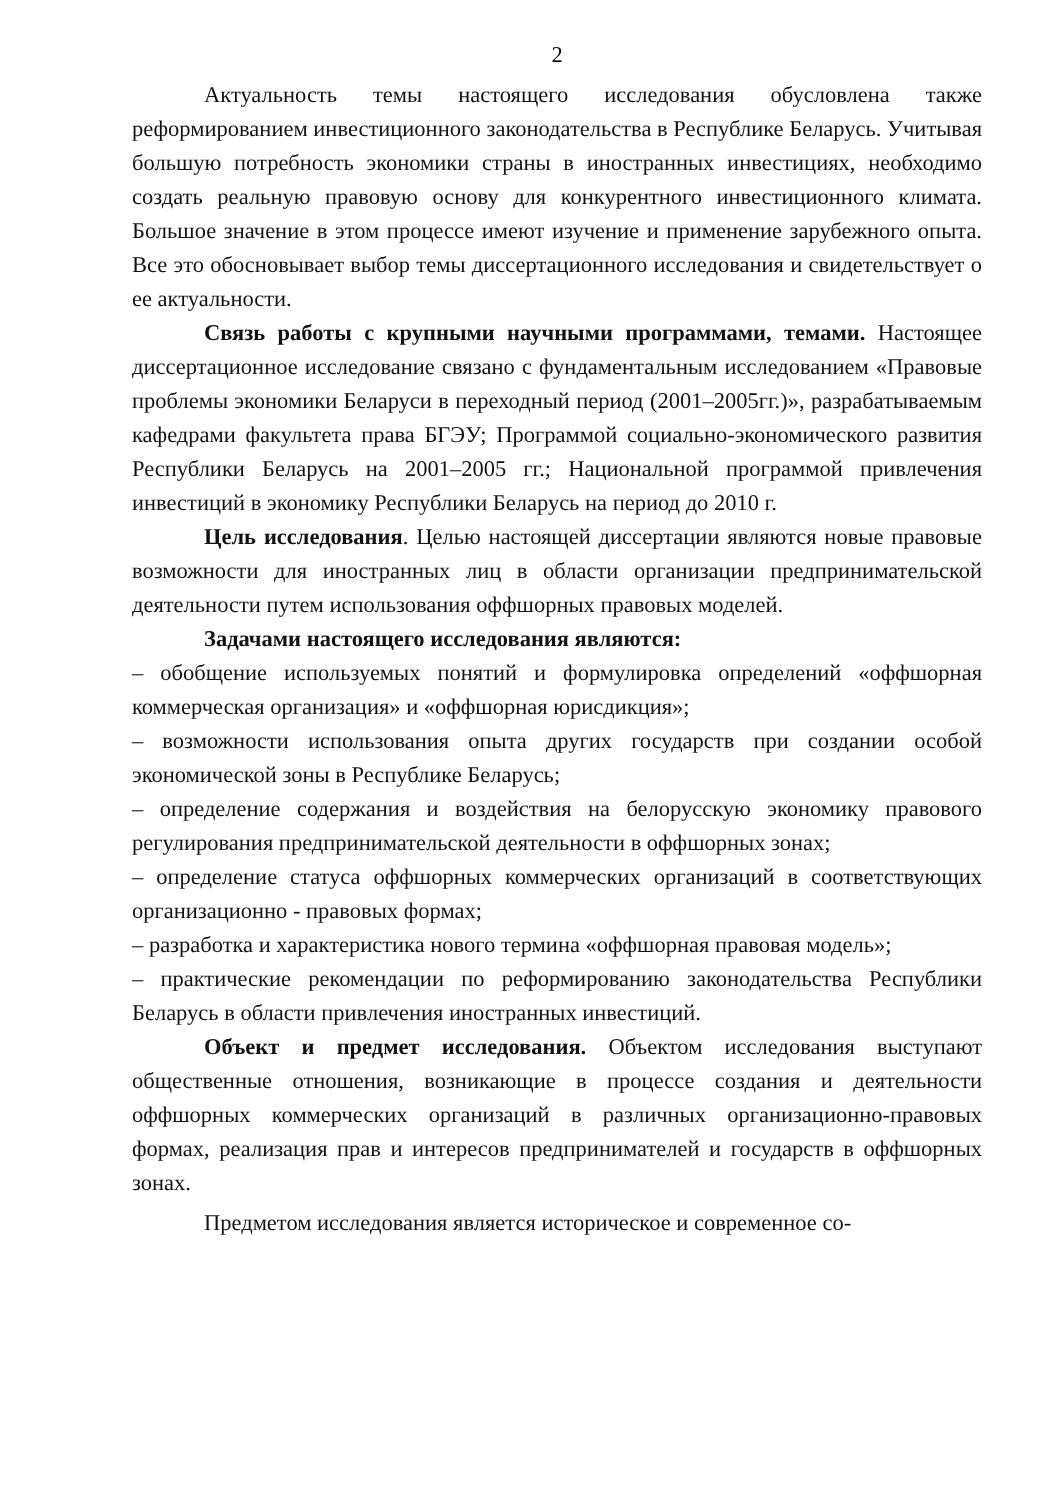2
Актуальность темы настоящего исследования обусловлена также реформированием инвестиционного законодательства в Республике Беларусь. Учитывая большую потребность экономики страны в иностранных инвестициях, необходимо создать реальную правовую основу для конкурентного инвестиционного климата. Большое значение в этом процессе имеют изучение и применение зарубежного опыта. Все это обосновывает выбор темы диссертационного исследования и свидетельствует о ее актуальности.
Связь работы с крупными научными программами, темами. Настоящее диссертационное исследование связано с фундаментальным исследованием «Правовые проблемы экономики Беларуси в переходный период (2001–2005гг.)», разрабатываемым кафедрами факультета права БГЭУ; Программой социально-экономического развития Республики Беларусь на 2001–2005 гг.; Национальной программой привлечения инвестиций в экономику Республики Беларусь на период до 2010 г.
Цель исследования. Целью настоящей диссертации являются новые правовые возможности для иностранных лиц в области организации предпринимательской деятельности путем использования оффшорных правовых моделей.
Задачами настоящего исследования являются:
– обобщение используемых понятий и формулировка определений «оффшорная коммерческая организация» и «оффшорная юрисдикция»;
– возможности использования опыта других государств при создании особой экономической зоны в Республике Беларусь;
– определение содержания и воздействия на белорусскую экономику правового регулирования предпринимательской деятельности в оффшорных зонах;
– определение статуса оффшорных коммерческих организаций в соответствующих организационно - правовых формах;
– разработка и характеристика нового термина «оффшорная правовая модель»;
– практические рекомендации по реформированию законодательства Республики Беларусь в области привлечения иностранных инвестиций.
Объект и предмет исследования. Объектом исследования выступают общественные отношения, возникающие в процессе создания и деятельности оффшорных коммерческих организаций в различных организационно-правовых формах, реализация прав и интересов предпринимателей и государств в оффшорных зонах.
Предметом исследования является историческое и современное со-